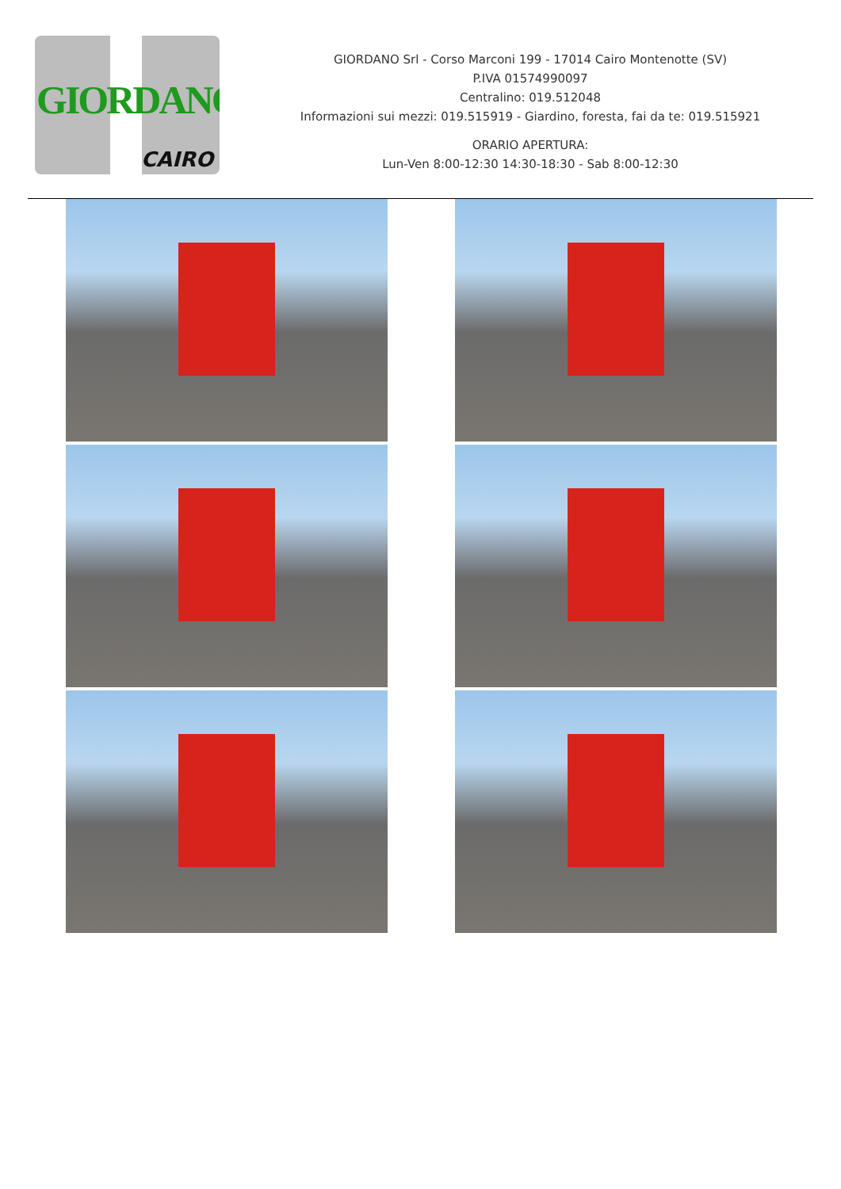GIORDANO
CAIRO
GIORDANO Srl - Corso Marconi 199 - 17014 Cairo Montenotte (SV)
P.IVA 01574990097
Centralino: 019.512048
Informazioni sui mezzi: 019.515919 - Giardino, foresta, fai da te: 019.515921
ORARIO APERTURA:
Lun-Ven 8:00-12:30 14:30-18:30 - Sab 8:00-12:30